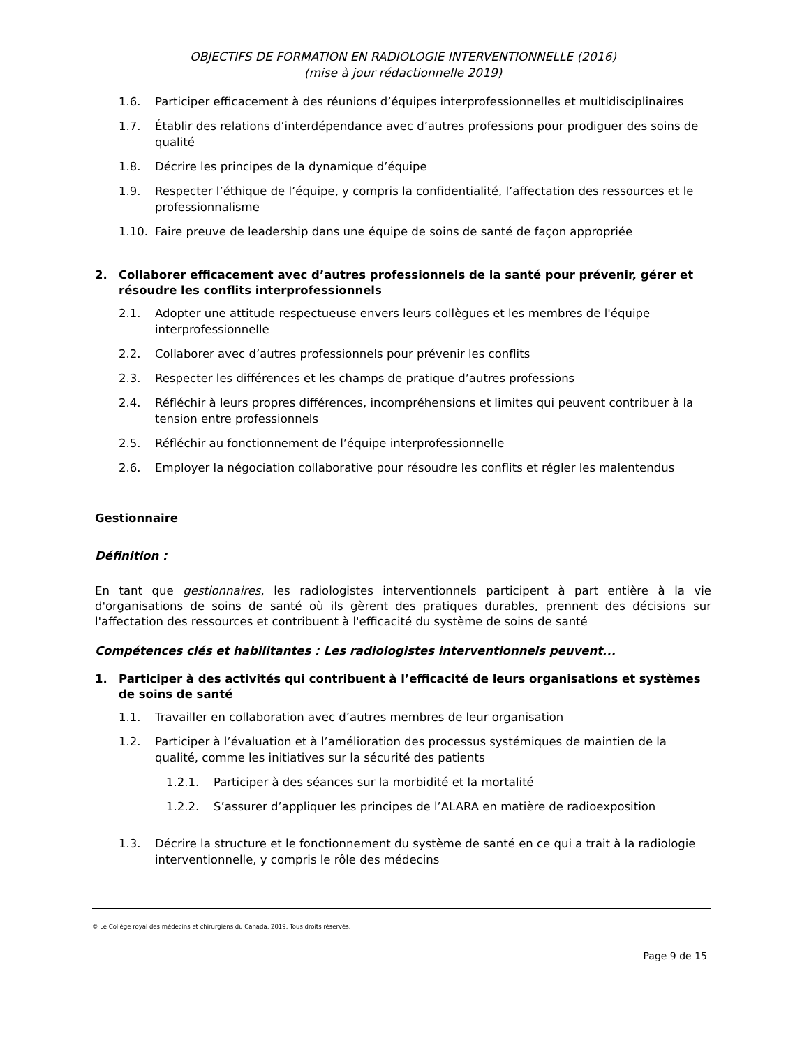OBJECTIFS DE FORMATION EN RADIOLOGIE INTERVENTIONNELLE (2016)
(mise à jour rédactionnelle 2019)
1.6. Participer efficacement à des réunions d’équipes interprofessionnelles et multidisciplinaires
1.7. Établir des relations d’interdépendance avec d’autres professions pour prodiguer des soins de qualité
1.8. Décrire les principes de la dynamique d’équipe
1.9. Respecter l’éthique de l’équipe, y compris la confidentialité, l’affectation des ressources et le professionnalisme
1.10. Faire preuve de leadership dans une équipe de soins de santé de façon appropriée
2. Collaborer efficacement avec d’autres professionnels de la santé pour prévenir, gérer et résoudre les conflits interprofessionnels
2.1. Adopter une attitude respectueuse envers leurs collègues et les membres de l'équipe interprofessionnelle
2.2. Collaborer avec d’autres professionnels pour prévenir les conflits
2.3. Respecter les différences et les champs de pratique d’autres professions
2.4. Réfléchir à leurs propres différences, incompréhensions et limites qui peuvent contribuer à la tension entre professionnels
2.5. Réfléchir au fonctionnement de l’équipe interprofessionnelle
2.6. Employer la négociation collaborative pour résoudre les conflits et régler les malentendus
Gestionnaire
Définition :
En tant que gestionnaires, les radiologistes interventionnels participent à part entière à la vie d'organisations de soins de santé où ils gèrent des pratiques durables, prennent des décisions sur l'affectation des ressources et contribuent à l'efficacité du système de soins de santé
Compétences clés et habilitantes : Les radiologistes interventionnels peuvent...
1. Participer à des activités qui contribuent à l’efficacité de leurs organisations et systèmes de soins de santé
1.1. Travailler en collaboration avec d’autres membres de leur organisation
1.2. Participer à l’évaluation et à l’amélioration des processus systémiques de maintien de la qualité, comme les initiatives sur la sécurité des patients
1.2.1. Participer à des séances sur la morbidité et la mortalité
1.2.2. S’assurer d’appliquer les principes de l’ALARA en matière de radioexposition
1.3. Décrire la structure et le fonctionnement du système de santé en ce qui a trait à la radiologie interventionnelle, y compris le rôle des médecins
© Le Collège royal des médecins et chirurgiens du Canada, 2019. Tous droits réservés.
Page 9 de 15